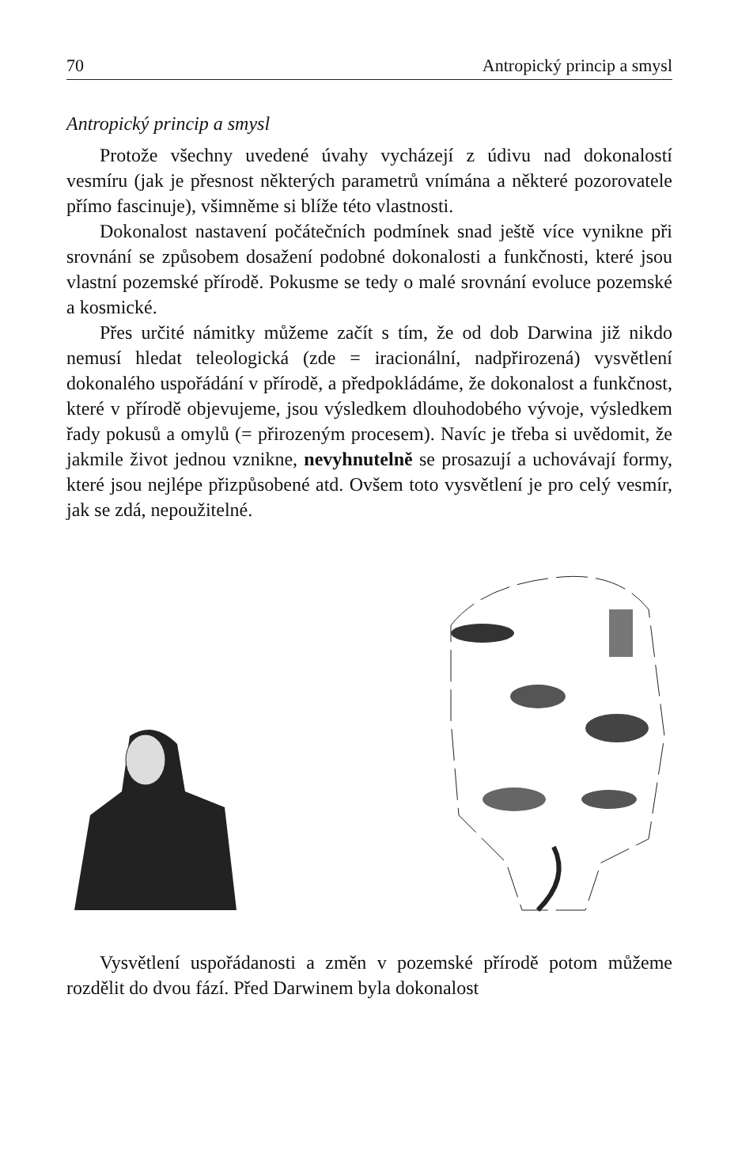70 Antropický princip a smysl
Antropický princip a smysl
Protože všechny uvedené úvahy vycházejí z údivu nad dokonalostí vesmíru (jak je přesnost některých parametrů vnímána a některé pozorovatele přímo fascinuje), všimněme si blíže této vlastnosti.
Dokonalost nastavení počátečních podmínek snad ještě více vynikne při srovnání se způsobem dosažení podobné dokonalosti a funkčnosti, které jsou vlastní pozemské přírodě. Pokusme se tedy o malé srovnání evoluce pozemské a kosmické.
Přes určité námitky můžeme začít s tím, že od dob Darwina již nikdo nemusí hledat teleologická (zde = iracionální, nadpřirozená) vysvětlení dokonalého uspořádání v přírodě, a předpokládáme, že dokonalost a funkčnost, které v přírodě objevujeme, jsou výsledkem dlouhodobého vývoje, výsledkem řady pokusů a omylů (= přirozeným procesem). Navíc je třeba si uvědomit, že jakmile život jednou vznikne, nevyhnutelně se prosazují a uchovávají formy, které jsou nejlépe přizpůsobené atd. Ovšem toto vysvětlení je pro celý vesmír, jak se zdá, nepoužitelné.
Vysvětlení uspořádanosti a změn v pozemské přírodě potom můžeme rozdělit do dvou fází. Před Darwinem byla dokonalost